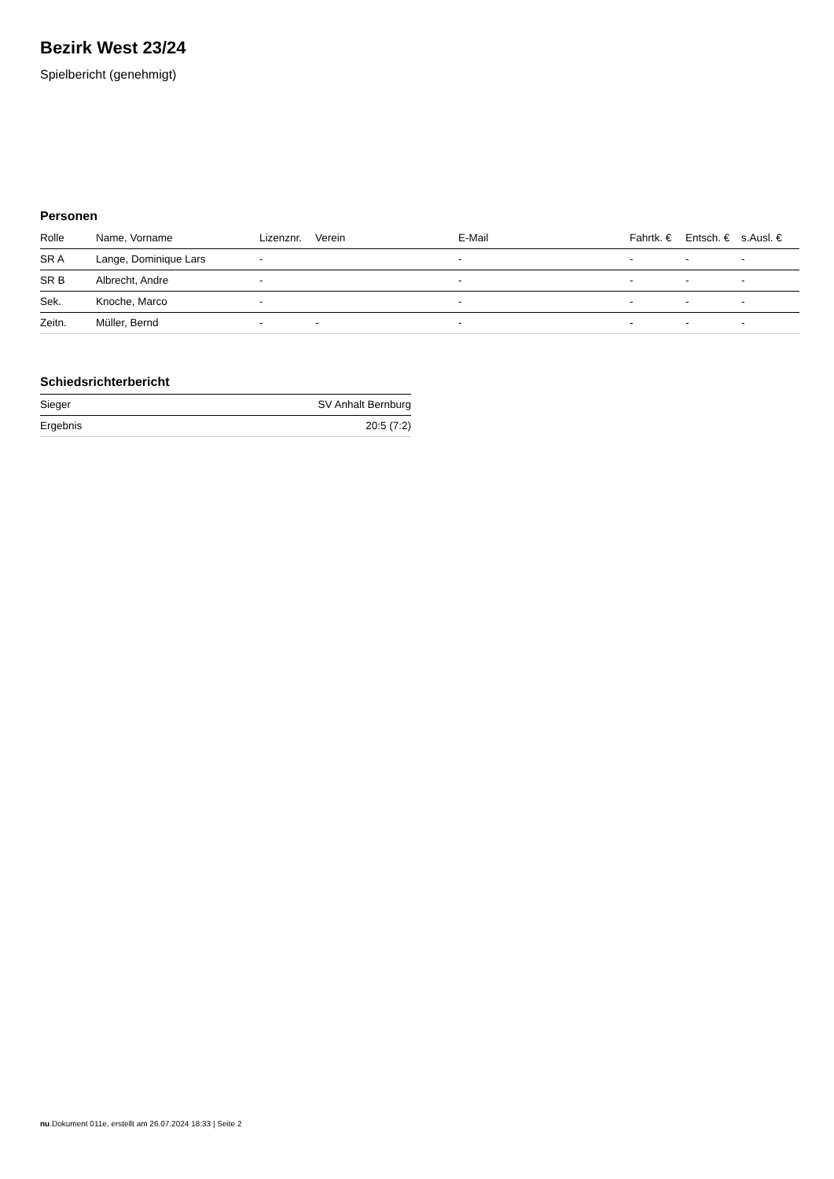Bezirk West 23/24
Spielbericht (genehmigt)
Personen
| Rolle | Name, Vorname | Lizenznr. | Verein | E-Mail | Fahrtk. € | Entsch. € | s.Ausl. € |
| --- | --- | --- | --- | --- | --- | --- | --- |
| SR A | Lange, Dominique Lars | - | | - | - | - | - |
| SR B | Albrecht, Andre | - | | - | - | - | - |
| Sek. | Knoche, Marco | - | | - | - | - | - |
| Zeitn. | Müller, Bernd | - | - | - | - | - | - |
Schiedsrichterbericht
| Sieger | SV Anhalt Bernburg |
| Ergebnis | 20:5 (7:2) |
nu.Dokument 011e, erstellt am 26.07.2024 18:33 | Seite 2